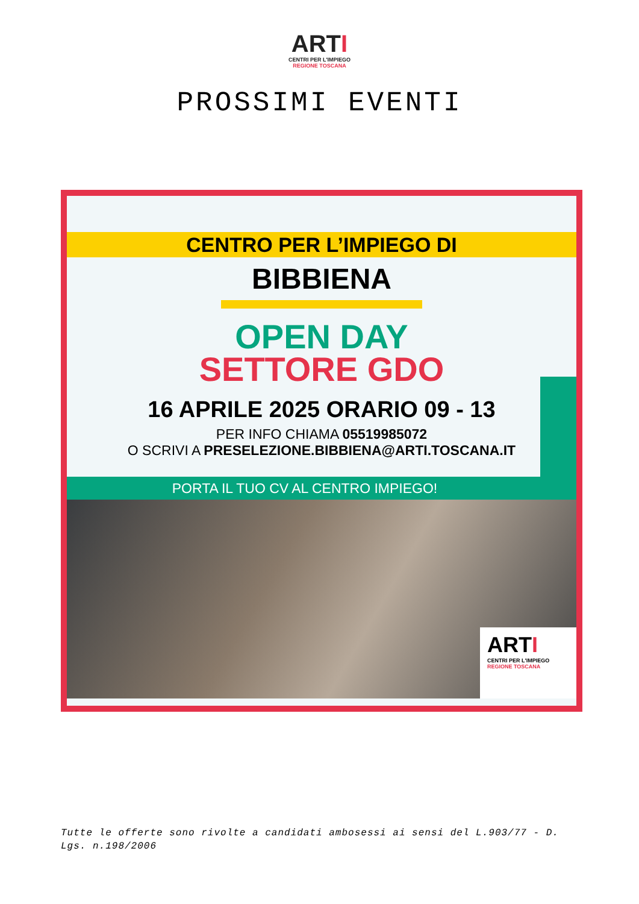ARTI
CENTRI PER L'IMPIEGO
REGIONE TOSCANA
PROSSIMI EVENTI
CENTRO PER L’IMPIEGO DI
BIBBIENA
OPEN DAY
SETTORE GDO
16 APRILE 2025 ORARIO 09 - 13
PER INFO CHIAMA 05519985072
O SCRIVI A PRESELEZIONE.BIBBIENA@ARTI.TOSCANA.IT
PORTA IL TUO CV AL CENTRO IMPIEGO!
ARTI
CENTRI PER L'IMPIEGO
REGIONE TOSCANA
Tutte le offerte sono rivolte a candidati ambosessi ai sensi del L.903/77 - D. Lgs. n.198/2006